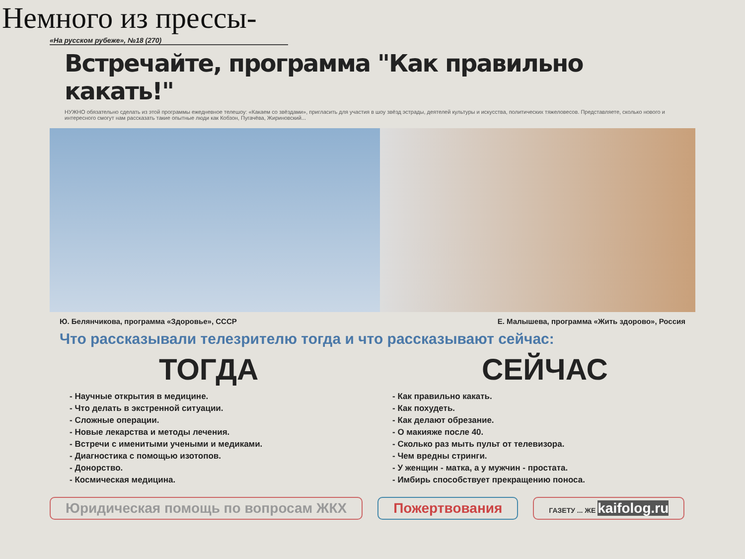Немного из прессы-
«На русском рубеже», №18 (270)
Встречайте, программа "Как правильно какать!"
НУЖНО обязательно сделать из этой программы ежедневное телешоу: «Какаем со звёздами», пригласить для участия в шоу звёзд эстрады, деятелей культуры и искусства, политических тяжеловесов. Представляете, сколько нового и интересного смогут нам рассказать такие опытные люди как Кобзон, Пугачёва, Жириновский...
Ю. Белянчикова, программа «Здоровье», СССР Е. Малышева, программа «Жить здорово», Россия
Что рассказывали телезрителю тогда и что рассказывают сейчас:
ТОГДА
- Научные открытия в медицине.
- Что делать в экстренной ситуации.
- Сложные операции.
- Новые лекарства и методы лечения.
- Встречи с именитыми учеными и медиками.
- Диагностика с помощью изотопов.
- Донорство.
- Космическая медицина.
СЕЙЧАС
- Как правильно какать.
- Как похудеть.
- Как делают обрезание.
- О макияже после 40.
- Сколько раз мыть пульт от телевизора.
- Чем вредны стринги.
- У женщин - матка, а у мужчин - простата.
- Имбирь способствует прекращению поноса.
Юридическая помощь по вопросам ЖКХ
Пожертвования
ГАЗЕТУ ... ЖЕ kaifolog.ru